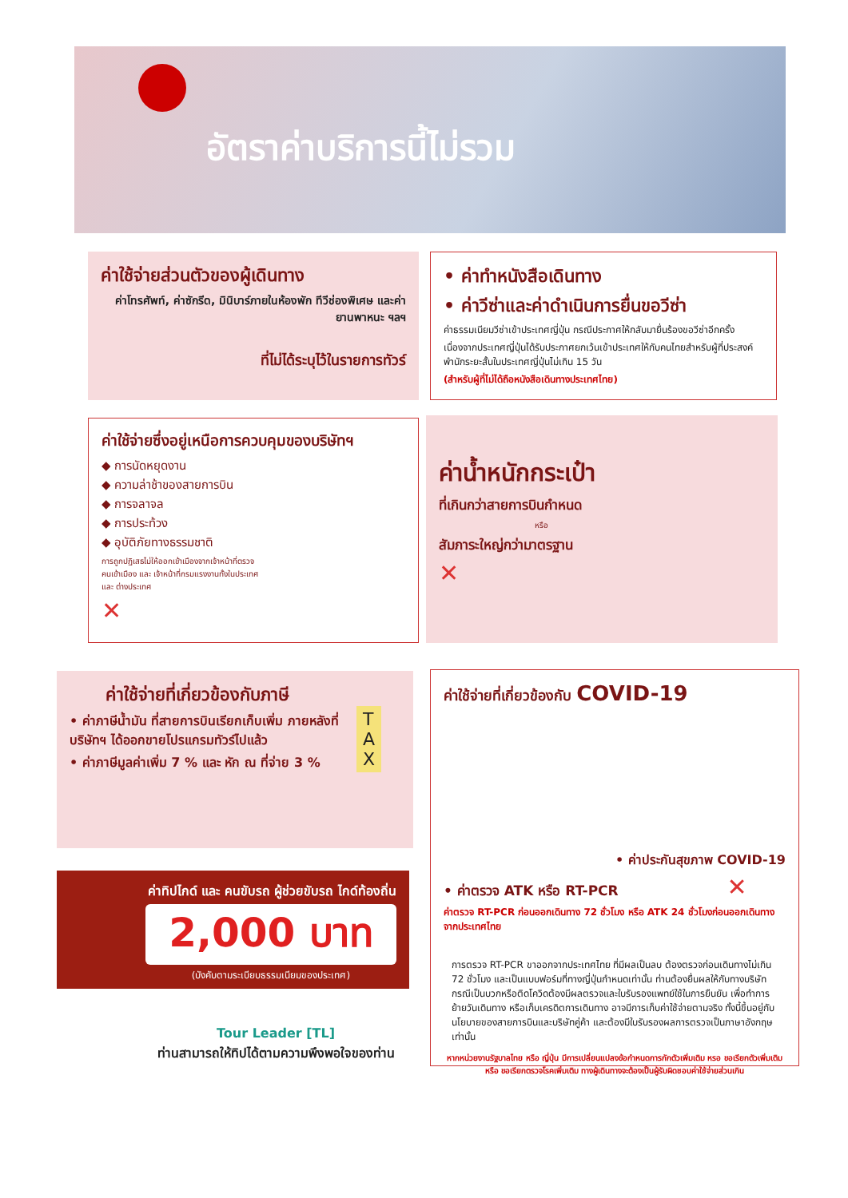อัตราค่าบริการนี้ไม่รวม
ค่าใช้จ่ายส่วนตัวของผู้เดินทาง
ค่าโทรศัพท์, ค่าซักรีด, มินิบาร์ภายในห้องพัก ทีวีช่องพิเศษ และค่ายานพาหนะ ฯลฯ
ที่ไม่ได้ระบุไว้ในรายการทัวร์
• ค่าทำหนังสือเดินทาง
• ค่าวีซ่าและค่าดำเนินการยื่นขอวีซ่า
ค่าธรรมเนียมวีซ่าเข้าประเทศญี่ปุ่น กรณีประกาศให้กลับมายื่นร้องขอวีซ่าอีกครั้ง
เนื่องจากประเทศญี่ปุ่นได้รับประกาศยกเว้นเข้าประเทศให้กับคนไทยสำหรับผู้ที่ประสงค์พำนักระยะสั้นในประเทศญี่ปุ่นไม่เกิน 15 วัน
(สำหรับผู้ที่ไม่ได้ถือหนังสือเดินทางประเทศไทย)
ค่าใช้จ่ายซึ่งอยู่เหนือการควบคุมของบริษัทฯ
◆ การนัดหยุดงาน
◆ ความล่าช้าของสายการบิน
◆ การจลาจล
◆ การประท้วง
◆ อุบัติภัยทางธรรมชาติ
การถูกปฏิเสธไม่ให้ออกเข้าเมืองจากเจ้าหน้าที่ตรวจคนเข้าเมือง และ เจ้าหน้าที่กรมแรงงานทั้งในประเทศ และ ต่างประเทศ
✕
ค่าน้ำหนักกระเป๋า
ที่เกินกว่าสายการบินกำหนด
หรือ
สัมภาระใหญ่กว่ามาตรฐาน
✕
ค่าใช้จ่ายที่เกี่ยวข้องกับภาษี
• ค่าภาษีน้ำมัน ที่สายการบินเรียกเก็บเพิ่ม ภายหลังที่บริษัทฯ ได้ออกขายโปรแกรมทัวร์ไปแล้ว
• ค่าภาษีมูลค่าเพิ่ม 7 % และ หัก ณ ที่จ่าย 3 %
T
A
X
ค่าทิปไกด์ และ คนขับรถ ผู้ช่วยขับรถ ไกด์ท้องถิ่น
2,000 บาท
(บังคับตามระเบียบธรรมเนียมของประเทศ)
Tour Leader [TL]
ท่านสามารถให้ทิปได้ตามความพึงพอใจของท่าน
ค่าใช้จ่ายที่เกี่ยวข้องกับ COVID-19
• ค่าประกันสุขภาพ COVID-19
• ค่าตรวจ ATK หรือ RT-PCR ✕
ค่าตรวจ RT-PCR ก่อนออกเดินทาง 72 ชั่วโมง หรือ ATK 24 ชั่วโมงก่อนออกเดินทางจากประเทศไทย
การตรวจ RT-PCR ขาออกจากประเทศไทย ที่มีผลเป็นลบ ต้องตรวจก่อนเดินทางไม่เกิน 72 ชั่วโมง และเป็นแบบฟอร์มที่ทางญี่ปุ่นกำหนดเท่านั้น ท่านต้องยื่นผลให้กับทางบริษัท กรณีเป็นบวกหรือติดโควิดต้องมีผลตรวจและใบรับรองแพทย์ใช้ในการยืนยัน เพื่อทำการย้ายวันเดินทาง หรือเก็บเครดิตการเดินทาง อาจมีการเก็บค่าใช้จ่ายตามจริง ทั้งนี้ขึ้นอยู่กับนโยบายของสายการบินและบริษัทคู่ค้า และต้องมีใบรับรองผลการตรวจเป็นภาษาอังกฤษเท่านั้น
หากหน่วยงานรัฐบาลไทย หรือ ญี่ปุ่น มีการเปลี่ยนแปลงข้อกำหนดการกักตัวเพิ่มเติม หรอ ขอเรียกตัวเพิ่มเติม หรือ ขอเรียกตรวจโรคเพิ่มเติม ทางผู้เดินทางจะต้องเป็นผู้รับผิดชอบค่าใช้จ่ายส่วนเกิน